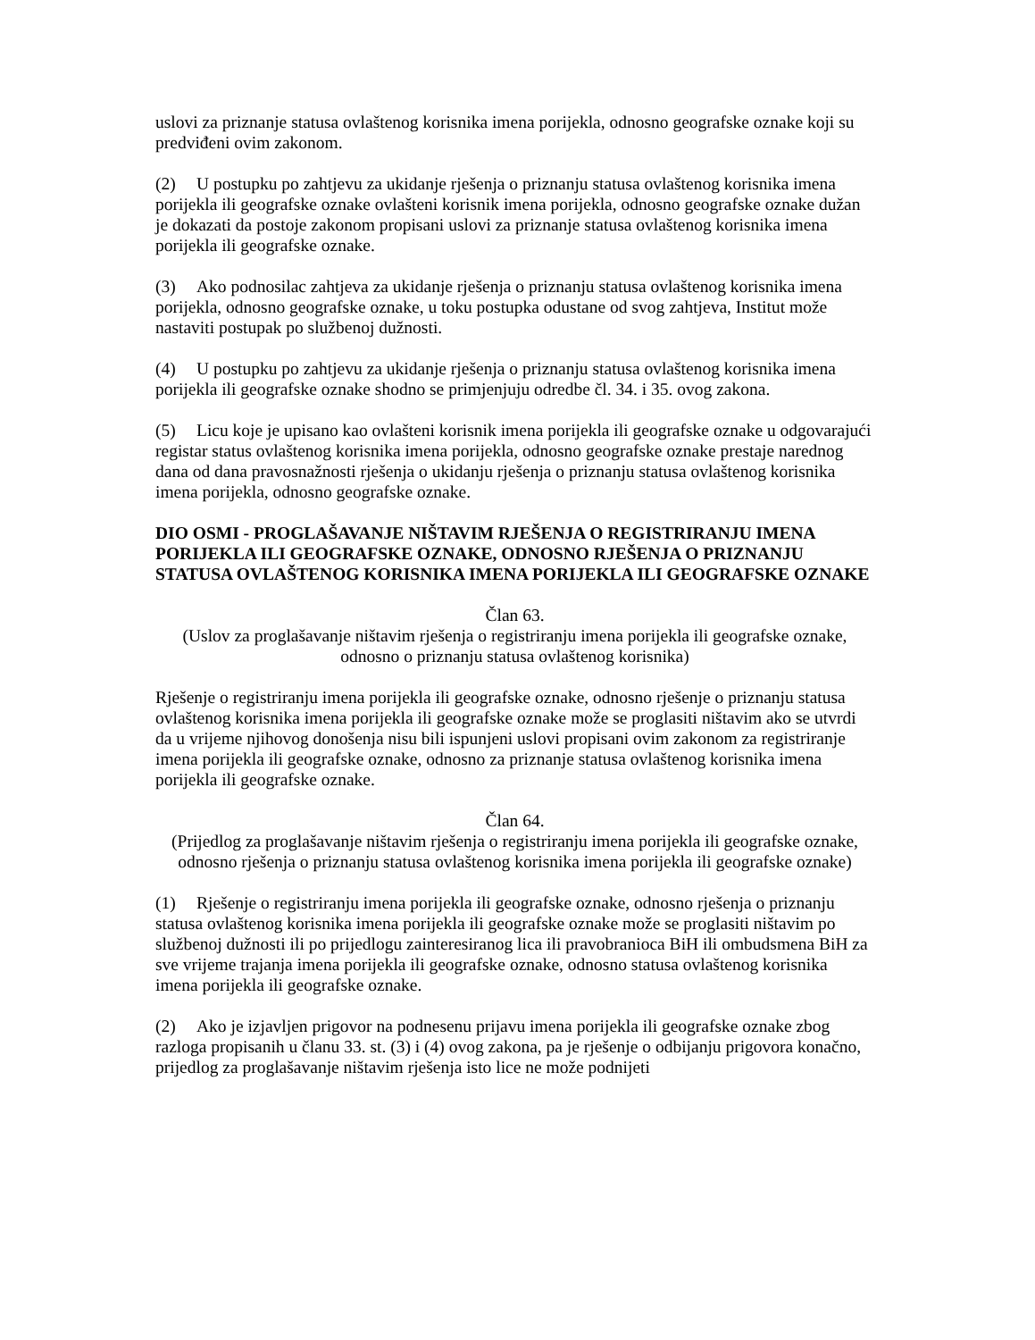uslovi za priznanje statusa ovlaštenog korisnika imena porijekla, odnosno geografske oznake koji su predviđeni ovim zakonom.
(2) U postupku po zahtjevu za ukidanje rješenja o priznanju statusa ovlaštenog korisnika imena porijekla ili geografske oznake ovlašteni korisnik imena porijekla, odnosno geografske oznake dužan je dokazati da postoje zakonom propisani uslovi za priznanje statusa ovlaštenog korisnika imena porijekla ili geografske oznake.
(3) Ako podnosilac zahtjeva za ukidanje rješenja o priznanju statusa ovlaštenog korisnika imena porijekla, odnosno geografske oznake, u toku postupka odustane od svog zahtjeva, Institut može nastaviti postupak po službenoj dužnosti.
(4) U postupku po zahtjevu za ukidanje rješenja o priznanju statusa ovlaštenog korisnika imena porijekla ili geografske oznake shodno se primjenjuju odredbe čl. 34. i 35. ovog zakona.
(5) Licu koje je upisano kao ovlašteni korisnik imena porijekla ili geografske oznake u odgovarajući registar status ovlaštenog korisnika imena porijekla, odnosno geografske oznake prestaje narednog dana od dana pravosnažnosti rješenja o ukidanju rješenja o priznanju statusa ovlaštenog korisnika imena porijekla, odnosno geografske oznake.
DIO OSMI - PROGLAŠAVANJE NIŠTAVIM RJEŠENJA O REGISTRIRANJU IMENA PORIJEKLA ILI GEOGRAFSKE OZNAKE, ODNOSNO RJEŠENJA O PRIZNANJU STATUSA OVLAŠTENOG KORISNIKA IMENA PORIJEKLA ILI GEOGRAFSKE OZNAKE
Član 63.
(Uslov za proglašavanje ništavim rješenja o registriranju imena porijekla ili geografske oznake, odnosno o priznanju statusa ovlaštenog korisnika)
Rješenje o registriranju imena porijekla ili geografske oznake, odnosno rješenje o priznanju statusa ovlaštenog korisnika imena porijekla ili geografske oznake može se proglasiti ništavim ako se utvrdi da u vrijeme njihovog donošenja nisu bili ispunjeni uslovi propisani ovim zakonom za registriranje imena porijekla ili geografske oznake, odnosno za priznanje statusa ovlaštenog korisnika imena porijekla ili geografske oznake.
Član 64.
(Prijedlog za proglašavanje ništavim rješenja o registriranju imena porijekla ili geografske oznake, odnosno rješenja o priznanju statusa ovlaštenog korisnika imena porijekla ili geografske oznake)
(1) Rješenje o registriranju imena porijekla ili geografske oznake, odnosno rješenja o priznanju statusa ovlaštenog korisnika imena porijekla ili geografske oznake može se proglasiti ništavim po službenoj dužnosti ili po prijedlogu zainteresiranog lica ili pravobranioca BiH ili ombudsmena BiH za sve vrijeme trajanja imena porijekla ili geografske oznake, odnosno statusa ovlaštenog korisnika imena porijekla ili geografske oznake.
(2) Ako je izjavljen prigovor na podnesenu prijavu imena porijekla ili geografske oznake zbog razloga propisanih u članu 33. st. (3) i (4) ovog zakona, pa je rješenje o odbijanju prigovora konačno, prijedlog za proglašavanje ništavim rješenja isto lice ne može podnijeti